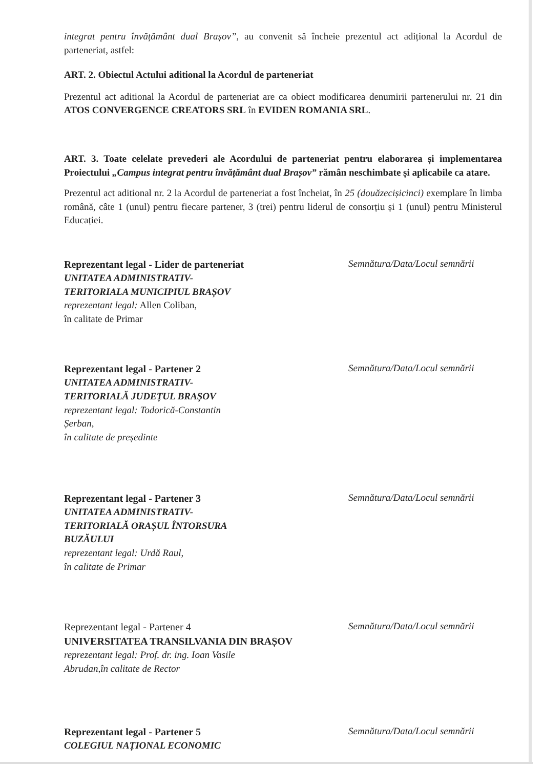integrat pentru învățământ dual Brașov”, au convenit să încheie prezentul act adițional la Acordul de parteneriat, astfel:
ART. 2. Obiectul Actului aditional la Acordul de parteneriat
Prezentul act aditional la Acordul de parteneriat are ca obiect modificarea denumirii partenerului nr. 21 din ATOS CONVERGENCE CREATORS SRL în EVIDEN ROMANIA SRL.
ART. 3. Toate celelate prevederi ale Acordului de parteneriat pentru elaborarea și implementarea Proiectului „Campus integrat pentru învățământ dual Brașov” rămân neschimbate și aplicabile ca atare.
Prezentul act aditional nr. 2 la Acordul de parteneriat a fost încheiat, în 25 (douăzecișicinci) exemplare în limba română, câte 1 (unul) pentru fiecare partener, 3 (trei) pentru liderul de consorțiu și 1 (unul) pentru Ministerul Educației.
Reprezentant legal - Lider de parteneriat
UNITATEA ADMINISTRATIV-
TERITORIALA MUNICIPIUL BRAȘOV
reprezentant legal: Allen Coliban,
în calitate de Primar
Semnătura/Data/Locul semnării
Reprezentant legal - Partener 2
UNITATEA ADMINISTRATIV-
TERITORIALĂ JUDEȚUL BRAȘOV
reprezentant legal: Todorică-Constantin
Șerban,
în calitate de președinte
Semnătura/Data/Locul semnării
Reprezentant legal - Partener 3
UNITATEA ADMINISTRATIV-
TERITORIALĂ ORAȘUL ÎNTORSURA
BUZĂULUI
reprezentant legal: Urdă Raul,
în calitate de Primar
Semnătura/Data/Locul semnării
Reprezentant legal - Partener 4
UNIVERSITATEA TRANSILVANIA DIN BRAȘOV
reprezentant legal: Prof. dr. ing. Ioan Vasile
Abrudan,în calitate de Rector
Semnătura/Data/Locul semnării
Reprezentant legal - Partener 5
COLEGIUL NAȚIONAL ECONOMIC
Semnătura/Data/Locul semnării